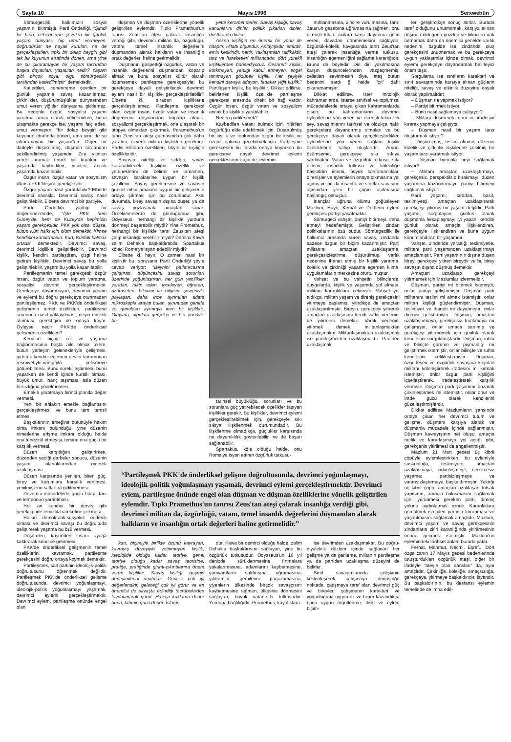Sayfa 10 Mayıs 1996 Serxwebûn
Sömürgecilik, halkımızın sosyal yaşamını bitirmiştir. Parti Önderliği, “Şimdi bir tarih, cehenneme çevrilen bir günlük yaşam dünyası, hiç umut vermeyen, doğrudürüst ne hayali kurulan, ne de gerçekleştirilen, tıpkı bir dolap beygiri gibi tek bir kuyunun etrafında dönen, ama yine de su çıkaramayan bir yaşam tarzından başka dayatılan, yaşatılan nedir? Yaşam gibi birçok soylu olgu sömürgecilik tarafından katledilmiştir” demektedir.
Katledilen, cehenneme çevrilen bir günlük yaşamla savaş kazanılamaz; çirkinlikler, düşürülmüşlükler dünyasından umut veren yiğitler dünyasına gidilemez. Bu nedenle özgür, sosyalist yaşamı yaratma amaç olarak belirlenirken, buna ulaşmakta gerekçe ise, yaşamı felç eden, umut vermeyen, “bir dolap beygiri gibi kuyunun etrafında dönen, ama yine de su çıkaramayan bir yaşam”dır. Diğer bir ifadeyle düşürülmüş, düşman tarafından şekillendirilmiş yaşamdır. Zira yitirilen yerde aramak temel bir kuraldır ve yaşamda kaybedilen, yitirilen, ancak yaşamda kazanılabilir.
Özgür insan, özgür vatan ve sosyalizm ülküsü PKK'lileşme gerekçesidir.
Özgür yaşam nasıl yaratılabilir? Elbette devrimci savaşla. Devrimci savaş nasıl geliştirilebilir. Elbette devrimci bir partiyle.
Parti Önderliği yaptığı bir değerlendirmede, “İşte PKK hem Güney'de, hem de Kuzey'de hepimizin yaşam gerekçesidir. PKK yok olsa, düşse, bütün Kürt halkı için ölüm demektir. Kimse kendisini kandırmasın. Kürt, Kürtlük kalmaz ortada” demektedir. Devrimci savaş, devrimci kişilikle geliştirilebilir. Devrimci kişilik, kendini partileştiren, çizgi haline getiren kişiliktir. Devrimci savaş bu yolla geliştirilebilir, yaşam bu yolla kazanılabilir.
Partileşmenin temel gerekçesi; özgür insan, özgür vatan ve toplum yaratma, sosyalist devrimi gerçekleştirmektir. Gerekçeye dayanmayan, devrimci yaşam ve eylemi bu doğru gerekçeye oturtmadan partileşilemez. PKK ve PKK'de önderliksel gelişmenin temel özellikleri, partileşme sorununa nasıl yaklaşılması, neyin öncelik alınması gerektiğini de ortaya koyar. Öyleyse nedir PKK'de önderliksel gelişmenin özellikleri?
Kendine biçtiği rol ve yaşama bağlanmasının başta aile olmak üzere, bütün yerleşim gelenekleriyle çelişmesi, giderek kendini egemen devlet kurumunun resmiyetiyle-varlığıyla çelişmeye götürebilmesi. Bunu süreklileştirmesi, bunu yaparken de kendi içinde kurallı olması, büyük umut, inanç taşıması, asla düzen hırsızlığına yönelmemesi.
Emekle yaratmaya birinci planda değer vermesi.
Yeni bir ahlakın emekle bağlantısını gerçekleştirmesi ve bunu tam temsil etmesi.
Başkalarının emeğine bütünüyle hakim olma imkanı bulunduğu, yine düzenin nimetlerine erişme imkanı olduğu halde ona tenezzül etmeyişi, tersine ona güçlü bir karşılık vermesi.
Düzen karşıtlığını geliştirirken, düzenden yediği darbeler sonucu, düzenin yaşam olanaklarından giderek uzaklaşması.
Düzen karşısında yenilen, biten güç, birey ve kurumlara karşılık verilmesi, yenilmişlerin saflarına gidilmemesi.
Devrimci mücadelede güçlü hitap, tarz ve temponun yaratılması.
Her an kendini bir derviş gibi gerektiğinde temizlik hareketine çekmesi.
Halkın demokratik-sosyalist önderlik olması ve devrimci savaşı bu doğrultuda geliştirerek yaşama bu özü vermesi.
Düşürülen, kaybeden insanı ayağa kaldırarak kendine getirmesi.
PKK'de önderliksel gelişmenin temel özelliklerini kavramak, partileşme gerekçesini doğru ortaya koymak demektir.
Partileşmek, salt partinin ideolojik-politik doğrultusunu öğrenmek değildir. Partileşmek PKK'de önderliksel gelişme doğrultusunda, devrimci yoğunlaşmayı, ideolojik-politik yoğunlaşmayı yaşamak, devrimci eylemi gerçekleştirmektir. Devrimci eylem, partileşme önünde engel olan
düşman ve düşman özelliklerine yönelik geliştirilen eylemdir. Tıpkı Pramethus'un tanrısı Zeus'tan ateşi çalarak insanlığa verdiği gibi, devrimci militan da, özgürlüğü, vatanı, temel insanlık değerlerini düşmandan alarak halkların ve insanlığın ortak değerleri haline getirmelidir.
Düşmanın gaspettiği özgürlük, vatan ve insanlık değerlerini düşmandan koparıp almak ve bunu sosyalist kültür olarak özümsemek partileşme gerekçesiyle; bu gerekçeye dayalı geliştirilecek devrimci eylem nasıl bir kişilikle gerçekleştirilebilir? Elbette ki, sıradan kişiliklerle gerçekleştirilemez. Partileşme gerekçesi olan, özgür insan, özgür vatan ve insanlık değerlerini düşmandan koparıp almak, sosyalizmi gerçekleştirmek, ona ulaşarak bir ütopya olmaktan çıkarmak, Paramethus'un tanrı Zeus'tan ateşi çalmasından çok daha yaratıcı, özverili militan kişilikleri gerektirir. Partili militanın özellikleri, böyle bir kişiliğin özellikleridir.
Savaşın niteliği ve şiddeti, savaş kazanabilecek kişiliğin özellik ve yeteneklerini de belirler ve tamamen, savaşın karakterine uygun bir kişilik şekillenir. Savaş gerekçesine ve savaşın güncel nihai amacına uygun bir gelişmenin ortaya çıkması için bu zorunludur. Aksi durumda, birey savaşın dışına düşer, ya da savaş yozlaşarak amaçtan sapar. Örneklemelerde de gördüğümüz gibi, Odysseus, herhangi bir kişilikle yurduna dönmeyi başarabilir miydi? Yine Promethus, herhangi bir kişilikle tanrı Zeus'tan ateşi çalıp insanlığa verebilir miydi? Demirci Kawa zalim Dehak'a başkaldırabilir, Spartaküs köleci Roma'ya isyan edebilir miydi?
Elbette ki, hayır. O zaman nasıl bir kişiliktir bu, sorusuna Parti Önderliği şöyle cevap veriyor: “Beynini patlatırcasına çalıştıran, düşüncesini savaş sorunları üzerinde yoğunlaştıran, her gün yenilikler yaratan, takip eden, inceleyen, öğreten, özümseten, bilincini ve bilgisini çevresiyle paylaşan, daha ince ayrıntıları adeta mikroskopla arayıp bulan, ayrıntıdan genele ve genelden ayrıntıya inen bir kişiliktir. Olaylara, olgulara gerçekçi ve her yönüyle ba-
yette keramet derler. Savaş kişiliği, savaş kanunlarını dinler, politik çıkarları dinler, dostları da dinler.
Askeri kişiliğin en önemli bir yönü de hitaptır. Hitabı olgundur. Anlayışlıdır, emirdir, emiri keskindir, nettir. Yaklaşımları radikaldir, tarz ve hareketleri militancadır, dört yürekli kişiliklerden bahsediyoruz. Cesaretli kişilik, korkmayan, yenilgi kabul etmeyen, engel tanımayan gözüpek kişilik. Her şeyiyle kendini davaya adayan, fedakar yiğit kişilik.” Partileşen kişilik, bu kişiliktir. Dikkat edilirse, belirlenen kişilik özellikle partileşme gerekçesi arasında direkt bir bağ vardır. Özgür insan, özgür vatan ve sosyalizm ancak bu kişilikle yaratılabilir.
Neden partileşmek?
Kaybedilen vatanı bulmak için. Yitirilen özgürlüğü elde edebilmek için. Düşürülmüş bir kişilik ve toplumdan özgür bir kişilik ve özgür topluma geçebilmek için. Partileşme gerekçesini bu tarzda ortaya koyarken bu gerekçeye dayalı devrimci eylemi gerçekleştirmek için de, eylemin
tarihsel büyüklüğü, sorunları ve bu sorunlara güç yetirebilecek özellikler taşıyan kişilikler gerekir. Bu kişilikler, devrimci eylemi gerçekleştirebilmek için, gerekçeyle sıkı sıkıya ilişkilenmek durumundadır. Bu ilişkilenme olmadıkça, güçlükler karşısında ne dayanıklılık gösterilebilir, ne de başarı sağlanabilir.
Spartaküs, köle olduğu halde, onu Roma'ya isyan ettiren özgürlük tutkusu-
mıhlanmasına, zincire vurulmasına, tanrı Zeus'un gazabına uğramasına rağmen, onu dirençli kılan, acılara karşı dayanma gücü veren, davadan dönmemesini sağlayan; özgürlük-kölelik, kavgasında tanrı Zeus'tan ateşi çalarak insanlığa verme tutkusu, insanlığın egemenliğini sağlama kararlığıdır. Bruno da böyledir. Diri diri yakılmasına karşın düşüncelerinden vazgeçmemiş, cellatları sevinmesin diye, ateş bütün bedenini sardı ğı halde “çıt” dahi çıkaramamıştır.
Dikkat edilirse, ister mitolojik kahramanlarda, isterse sınıfsal ve toplumsal mücadelelerde ortaya çıkan kahramanlarda olsun, bu kahramanların devrimci eylemlerine yön veren ve dirençli kılan tek şey, savaşımlarını tarihsel ve oldukça haklı gerekçelere dayandırmış olmaları ve bu gerekçeye dayalı olarak gerçekleştirdikleri eylemlerine yön veren sağlam kişilik özelliklerine sahip oluşlarıdır. Amacı özümseme, gerekçeye sıkı sıkıya sarılmaktır. Vatan ve özgürlük tutkusu, sıla özlemi, insanlık tutkusu ve köleciliğe başkaldırı istemi, büyük kahramanlıklar, direnişler ve eylemlerin ortaya çıkmasına yol açmış ve bu da insanlık ve sınıflar savaşımı açısından yeni bir çağın açılmasına başlangıç olmuştur.
İnançları uğruna ölümü göğüsleyen Mazlum, Hayri, Kemal ve Dörtlerin eylem gerekçesi partiyi yaşatmaktır.
Sömürgeci vahşet, partiyi bitirmeyi, imha etmeyi hedeflemiştir. Geliştirilen zindan politikalarının özü budur. Sömürgecilik ile halkımız arasında süren savaş, zindanda sadece özgün bir biçim kazanmıştır. Parti militanını amaçtan uzaklaştırma, gerekçesizleştirme, düşürülmüş, varlık nedenine ihanet etmiş bir kişilik yaratma, kölelik ve çirkinliği yaşama egemen kılma, uygulamaların merkezine oturtulmuştur.
Vahşet ve bu vahşetin bilinçlerde, duygularda, kişilik ve yaşamda yol alması, militanı karanlıklara çekmiştir. Vahşet yol aldıkça, militan yaşam ve direniş gerekçesini yitirmeye başlamış, yitirdikçe de amaçtan uzaklaştırılmıştır. Bireyin, gerekçeyi yitirerek amaçtan uzaklaşması kendi varlık nedenini de yitirmesi demektir. Varlık nedenini yitirmek demek, militanlaşmaktan uzaklaşmaktır. Militanlaşmaktan uzaklaşmak ise partileşmekten uzaklaşmaktır. Partiden uzaklaşmak
“Partileşmek PKK'de önderliksel gelişme doğrultusunda, devrimci yoğunlaşmayı, ideolojik-politik yoğunlaşmayı yaşamak, devrimci eylemi gerçekleştirmektir. Devrimci eylem, partileşme önünde engel olan düşman ve düşman özelliklerine yönelik geliştirilen eylemdir. Tıpkı Pramethus'un tanrısı Zeus'tan ateşi çalarak insanlığa verdiği gibi, devrimci militan da, özgürlüğü, vatanı, temel insanlık değerlerini düşmandan alarak halkların ve insanlığın ortak değerleri haline getirmelidir.”
kan, biçimiyle birlikte özünü kavrayan, kavrayış düzeyiyle yetinmeyen kişilik, ideolojide olduğu kadar, teoriye, genel teoriye olduğu kadar savaş teorisine, pratiğe, pratiğinde girinti-çıkıntılarına önem veren kişiliktir. Savaş kişiliği, geçmiş deneyimlerini unutmaz. Günceli çok iyi değerlendirir, geleceği çok iyi görür ve en önemlisi de savaşta edindiği tecrübelerden faydalanarak görür. Havayı koklama derler buna, tahmin gücü derler. İslami-
dur. Kawa bir demirci olduğu halde, zalim Dehak'a başkaldırısını sağlayan, yine bu özgürlük tutkusudur. Odysseus'un 10 yıl denizde sürüklenmesine fırtınalara yakalanmasına, adamlarını kaybetmesine, yamyamların saldırısına uğramasına, yıldırımlar gemilerini parçalamasına, yiyenlerin ülkesinde birçok savaşçısını kaybetmesine rağmen, ülkesine dönmesini sağlayan; büyük vatan-sıla tutkusudur. Yurduna bağlılığıdır. Pramethus, kayalıklara
ise devrimden uzaklaşmaktır. Bu doğru-diyalektik düzlem içinde sağlanan her gelişme ya da gerileme, militanın partileşme ya da partiden uzaklaşma düzeyini de belirler.
Sınıf savaşımlarında çelişkinin keskinleşerek çatışmaya dönüştüğü noktada, çatışmaya taraf olan devrimci güç ve bireyler, çatışmanın karakteri ve yoğunluğuna uygun öz ve biçim kazandıkça buna uygun örgütlenme, ilişki ve eylem biçim-
leri geliştirdikçe sonuç alırlar. Burada taraf olduğunu unutmamak, karşıya alınan düşman olduğunu gözden ve bilinçten ırak tutmamak daha da önemlisi genelde varlık nedenini, özgülde ise zindanda oluş gerekçesini unutmamak ve bu gerekçeye uygun yaklaşımlar içinde olmak, devrimci eylemi gerekçeye dayandırmak belirleyici önem taşır.
Sorgulama ise sınıfların karakteri ve sınıf savaşımında karşıya alınan güçlerin niteliği, savaş ve etkinlik düzeyine dayalı olarak yapılmalıdır:
– Düşman ne yapmak istiyor?
– Partiyi bitirmek istiyor.
– Bunu nasıl sağlamaya çalışıyor?
– Militanı düşürerek, onur ve iradesini kırarak yapmaya çalışıyor.
– Düşman nasıl bir yaşam tarzı oluşturmak istiyor?
– Düşürülmüş, teslim alınmış düzenin kölelik ve çirkinlik ilişkilerine çekilmiş bir yaşam tarzı yaratmak istiyor.
– Düşman bununla neyi sağlamak istiyor?
– Militanı amaçtan uzaklaştırmayı, gerekçesiz, perspektifsiz bırakmayı, düzen yaşamına kazandırmayı, partiyi bitirmeyi sağlamak istiyor.
Parti yaşamı; sıradan, basit, teslimiyetçi, amaçtan uzaklaştırarak gerekçeyi yitirmiş bir yaşam değildir. Parti yaşamı; sorgulayan, günlük olarak düşmanla hesaplaşmayı iyi yapan, kendini günlük olarak amaçla ilişkilendiren, gerekçeyle ilişkilendiren ve buna uygun konumlandıran bir yaşamdır.
Vahşet, zindanda yarattığı teslimiyetle, militanı parti yaşamından uzaklaştırmayı amaçlamıştır. Parti yaşamının dışına düşen birey, gerekçeyi yitiren bireydir ve bu birey savaşın dışına düşmüş demektir.
Amaçtan uzaklaşıp gerekçeyi yitirmemek için Mazlumlar izlenmelidir.
Düşman, partiyi mi bitirmek istemiştir, onlar partiyi geliştirmiştir. Düşman parti militanını teslim mi almak istemiştir, onlar militan kişiliği güçlendirmiştir. Düşman, teslimiyet ve ihaneti mi dayatmıştır, onlar direnişi geliştirmiştir. Düşman, amaçtan uzaklaştırmaya, gerekçesiz bırakmaya mı çalışmıştır, onlar amaca sarılmış ve gerekçeyi yitirmemek için günlük olarak kendilerini sorgulamışlardır. Düşman, ruhta ve bilinçte çürüme ve pişmanlığı mı geliştirmek istemiştir, onlar bilinçte ve ruhta kendilerini çelikleştirmiştir. Düşman, özgürleşen ve özgürlük savaşına koyulan militanı köleleştirerek iradesini mi kırmak istemiştir, onlar özgür parti kişiliğini içselleştirerek, iradeleştirerek karşılık vermiştir. Düşman parti yaşamını bozarak çirkinleştirmek mi istemiştir, onlar onur ve irade gücü olarak kendilerini güzelleştirmişlerdir.
Dikkat edilirse Mazlumların şahsında ortaya çıkan her devrimci tutum ve gelişme, düşmanı karşıya alarak ve düşmanla mücadele içinde sağlanmıştır. Düşman kavrayışının net oluşu, amaçta netlik ve kararlaşmaya yol açtığı gibi, gerekçenin yitirilmesi de engellenmiştir.
Mazlum 21 Mart gecesi üç kibrit çöpüyle eylemleştirirken, bu eylemiyle suskunluğa, teslimiyete, amaçtan uzaklaşmaya, çirkinleşmeye, gerekçesiz yaşama; partisizleşmeye ve vatansızlaştırmaya başkaldırmıştır. Yaktığı üç kibrit çöpü; amaçtan uzaklaşan tutsak yapısının, amaçla buluşmasını sağlamak için, yürünmesi gereken parti, direniş yolunu aydınlatmak içindir. Karanlıklara gömülmek istenilen partinin korunması ve yaşatılmasını sağlamak amaçlıdır. Mazlum, devrimci yaşam ve savaş gerekçesinin zindanların zifiri karanlığında yitirilmesinin önüne geçmek istemiştir. Mazlum'un eylemindeki tarihsel anlam burada yatar.
Ferhat, Mahmut, Necmi, Eşref... Dört özge canın 17 Mayıs gecesi bedenlerinde tutuşturdukları özgürlük ateşi, diğer bir ifadeyle “ateşle olan dansları” da, aynı amaçlıdır. Çirkinliğe, köleliğe, amaçsızlığa, gerekçeye, yitirmeye başkaldırıdır, isyandır. Bu başkaldırının, bu destansı eylemin temelinde de imha edil-